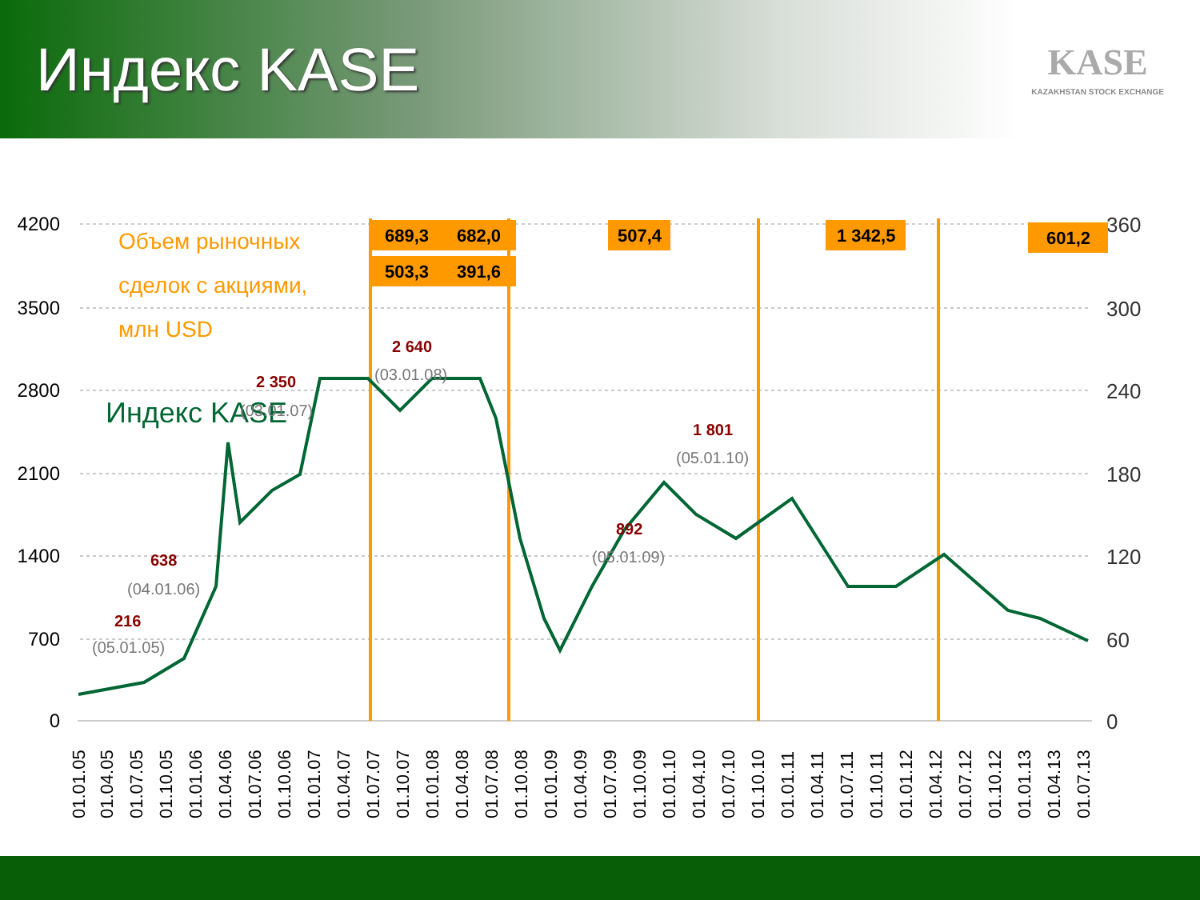Индекс KASE
KASE
KAZAKHSTAN STOCK EXCHANGE
4200
3500
2800
2100
1400
700
0
360
300
240
180
120
60
0
689,3
682,0
503,3
391,6
507,4
1 342,5
601,2
Объем рыночных
сделок с акциями,
млн USD
Индекс KASE
216
638
2 350
2 640
892
1 801
(05.01.05)
(04.01.06)
(03.01.07)
(03.01.08)
(05.01.09)
(05.01.10)
01.01.05
01.04.05
01.07.05
01.10.05
01.01.06
01.04.06
01.07.06
01.10.06
01.01.07
01.04.07
01.07.07
01.10.07
01.01.08
01.04.08
01.07.08
01.10.08
01.01.09
01.04.09
01.07.09
01.10.09
01.01.10
01.04.10
01.07.10
01.10.10
01.01.11
01.04.11
01.07.11
01.10.11
01.01.12
01.04.12
01.07.12
01.10.12
01.01.13
01.04.13
01.07.13